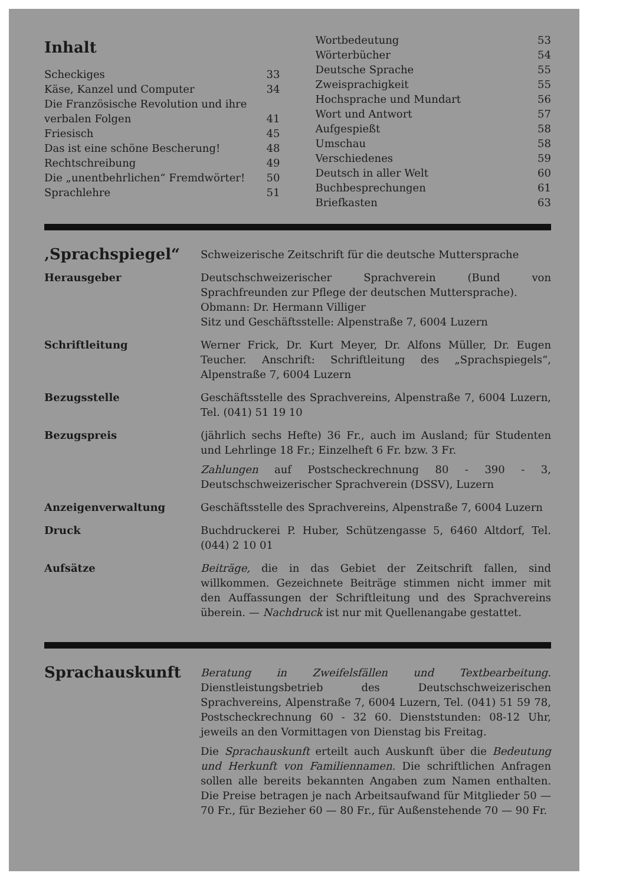Inhalt
| Scheckiges | 33 |
| Käse, Kanzel und Computer | 34 |
| Die Französische Revolution und ihre verbalen Folgen | 41 |
| Friesisch | 45 |
| Das ist eine schöne Bescherung! | 48 |
| Rechtschreibung | 49 |
| Die „unentbehrlichen“ Fremdwörter! | 50 |
| Sprachlehre | 51 |
| Wortbedeutung | 53 |
| Wörterbücher | 54 |
| Deutsche Sprache | 55 |
| Zweisprachigkeit | 55 |
| Hochsprache und Mundart | 56 |
| Wort und Antwort | 57 |
| Aufgespießt | 58 |
| Umschau | 58 |
| Verschiedenes | 59 |
| Deutsch in aller Welt | 60 |
| Buchbesprechungen | 61 |
| Briefkasten | 63 |
| ‚Sprachspiegel“ | Schweizerische Zeitschrift für die deutsche Muttersprache |
| Herausgeber | Deutschschweizerischer Sprachverein (Bund von Sprachfreunden zur Pflege der deutschen Muttersprache). Obmann: Dr. Hermann Villiger Sitz und Geschäftsstelle: Alpenstraße 7, 6004 Luzern |
| Schriftleitung | Werner Frick, Dr. Kurt Meyer, Dr. Alfons Müller, Dr. Eugen Teucher. Anschrift: Schriftleitung des „Sprachspiegels“, Alpenstraße 7, 6004 Luzern |
| Bezugsstelle | Geschäftsstelle des Sprachvereins, Alpenstraße 7, 6004 Luzern, Tel. (041) 51 19 10 |
| Bezugspreis | (jährlich sechs Hefte) 36 Fr., auch im Ausland; für Studenten und Lehrlinge 18 Fr.; Einzelheft 6 Fr. bzw. 3 Fr. Zahlungen auf Postscheckrechnung 80 - 390 - 3, Deutschschweizerischer Sprachverein (DSSV), Luzern |
| Anzeigenverwaltung | Geschäftsstelle des Sprachvereins, Alpenstraße 7, 6004 Luzern |
| Druck | Buchdruckerei P. Huber, Schützengasse 5, 6460 Altdorf, Tel. (044) 2 10 01 |
| Aufsätze | Beiträge, die in das Gebiet der Zeitschrift fallen, sind willkommen. Gezeichnete Beiträge stimmen nicht immer mit den Auffassungen der Schriftleitung und des Sprachvereins überein. — Nachdruck ist nur mit Quellenangabe gestattet. |
| Sprachauskunft | Beratung in Zweifelsfällen und Textbearbeitung. Dienstleistungsbetrieb des Deutschschweizerischen Sprachvereins, Alpenstraße 7, 6004 Luzern, Tel. (041) 51 59 78, Postscheckrechnung 60 - 32 60. Dienststunden: 08-12 Uhr, jeweils an den Vormittagen von Dienstag bis Freitag. Die Sprachauskunft erteilt auch Auskunft über die Bedeutung und Herkunft von Familiennamen. Die schriftlichen Anfragen sollen alle bereits bekannten Angaben zum Namen enthalten. Die Preise betragen je nach Arbeitsaufwand für Mitglieder 50 — 70 Fr., für Bezieher 60 — 80 Fr., für Außenstehende 70 — 90 Fr. |